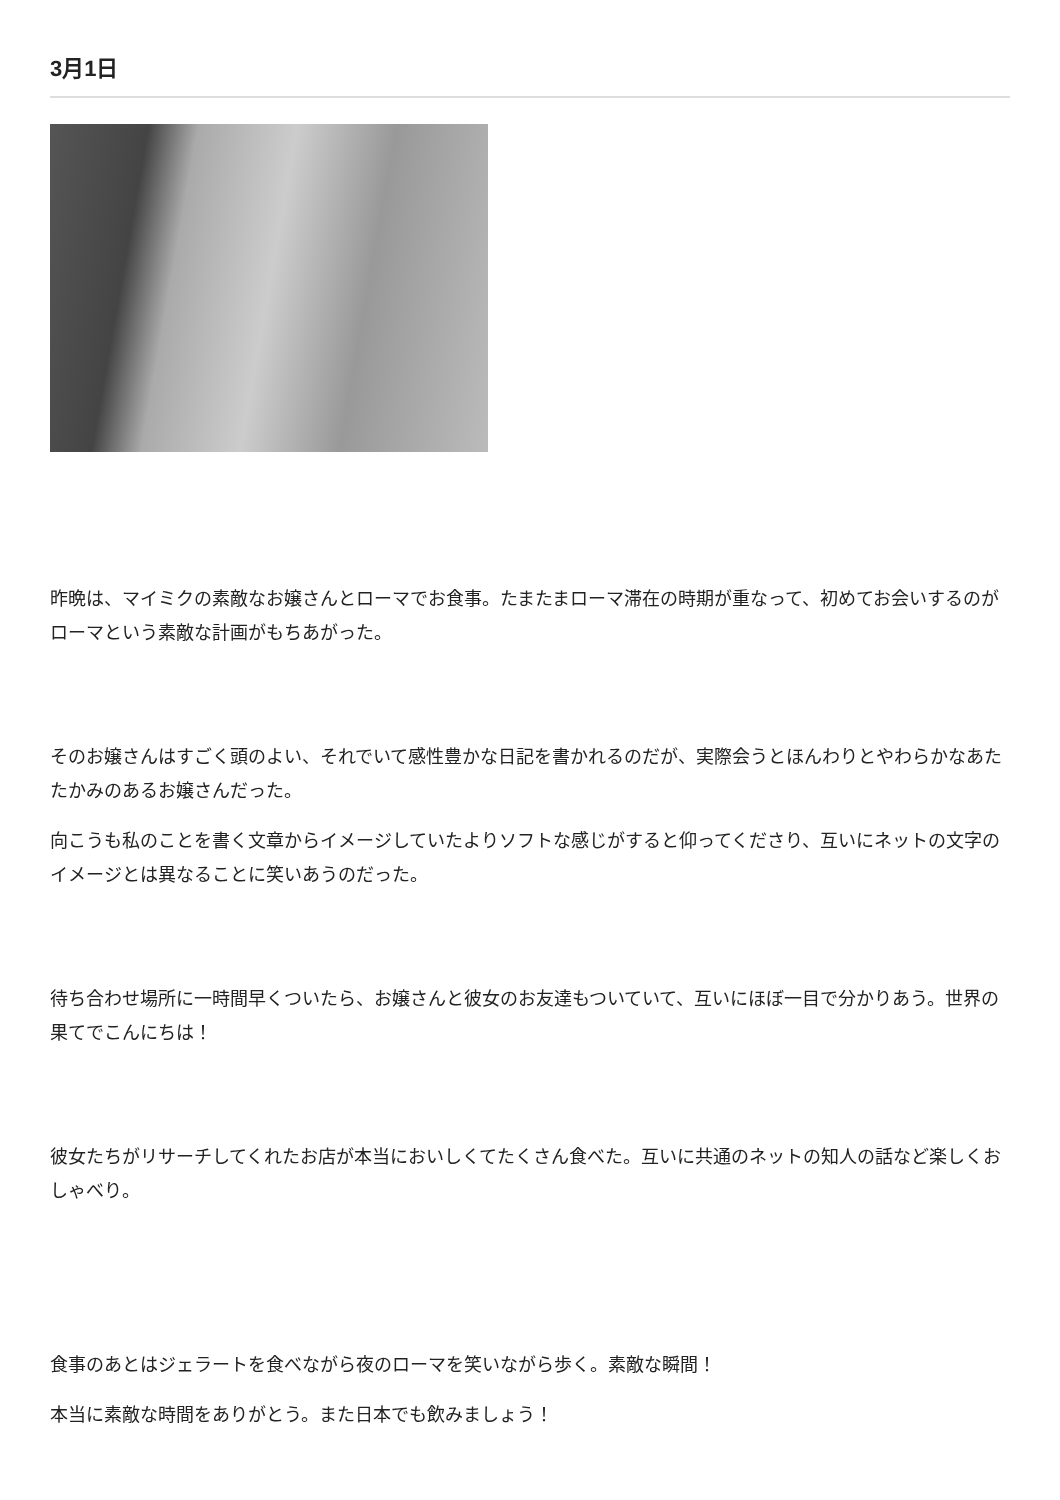3月1日
昨晩は、マイミクの素敵なお嬢さんとローマでお食事。たまたまローマ滞在の時期が重なって、初めてお会いするのがローマという素敵な計画がもちあがった。
そのお嬢さんはすごく頭のよい、それでいて感性豊かな日記を書かれるのだが、実際会うとほんわりとやわらかなあたたかみのあるお嬢さんだった。
向こうも私のことを書く文章からイメージしていたよりソフトな感じがすると仰ってくださり、互いにネットの文字のイメージとは異なることに笑いあうのだった。
待ち合わせ場所に一時間早くついたら、お嬢さんと彼女のお友達もついていて、互いにほぼ一目で分かりあう。世界の果てでこんにちは！
彼女たちがリサーチしてくれたお店が本当においしくてたくさん食べた。互いに共通のネットの知人の話など楽しくおしゃべり。
食事のあとはジェラートを食べながら夜のローマを笑いながら歩く。素敵な瞬間！
本当に素敵な時間をありがとう。また日本でも飲みましょう！